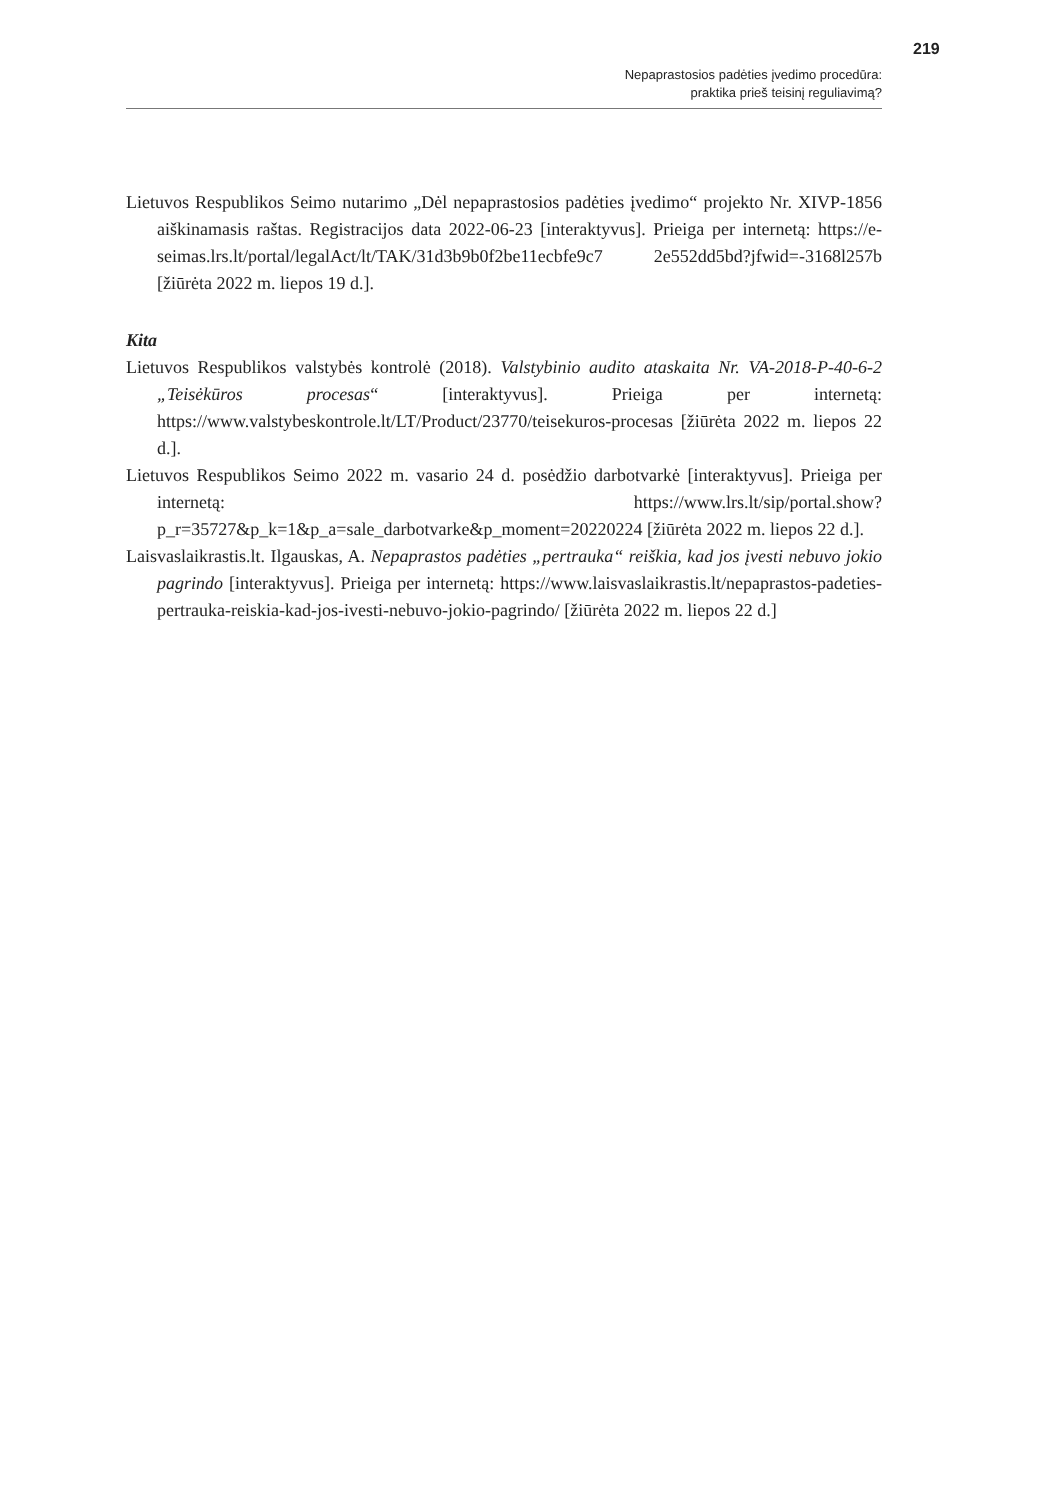Nepaprastosios padėties įvedimo procedūra:
praktika prieš teisinį reguliavimą?
219
Lietuvos Respublikos Seimo nutarimo „Dėl nepaprastosios padėties įvedimo“ projekto Nr. XIVP-1856 aiškinamasis raštas. Registracijos data 2022-06-23 [interaktyvus]. Prieiga per internetą: https://e-seimas.lrs.lt/portal/legalAct/lt/TAK/31d3b9b0f2be11ecbfe9c7 2e552dd5bd?jfwid=-3168l257b [žiūrėta 2022 m. liepos 19 d.].
Kita
Lietuvos Respublikos valstybės kontrolė (2018). Valstybinio audito ataskaita Nr. VA-2018-P-40-6-2 „Teisėkūros procesas“ [interaktyvus]. Prieiga per internetą: https://www.valstybeskontrole.lt/LT/Product/23770/teisekuros-procesas [žiūrėta 2022 m. liepos 22 d.].
Lietuvos Respublikos Seimo 2022 m. vasario 24 d. posėdžio darbotvarkė [interaktyvus]. Prieiga per internetą: https://www.lrs.lt/sip/portal.show?p_r=35727&p_k=1&p_a=sale_darbotvarke&p_moment=20220224 [žiūrėta 2022 m. liepos 22 d.].
Laisvaslaikrastis.lt. Ilgauskas, A. Nepaprastos padėties „pertrauka“ reiškia, kad jos įvesti nebuvo jokio pagrindo [interaktyvus]. Prieiga per internetą: https://www.laisvaslaikrastis.lt/nepaprastos-padeties-pertrauka-reiskia-kad-jos-ivesti-nebuvo-jokio-pagrindo/ [žiūrėta 2022 m. liepos 22 d.]